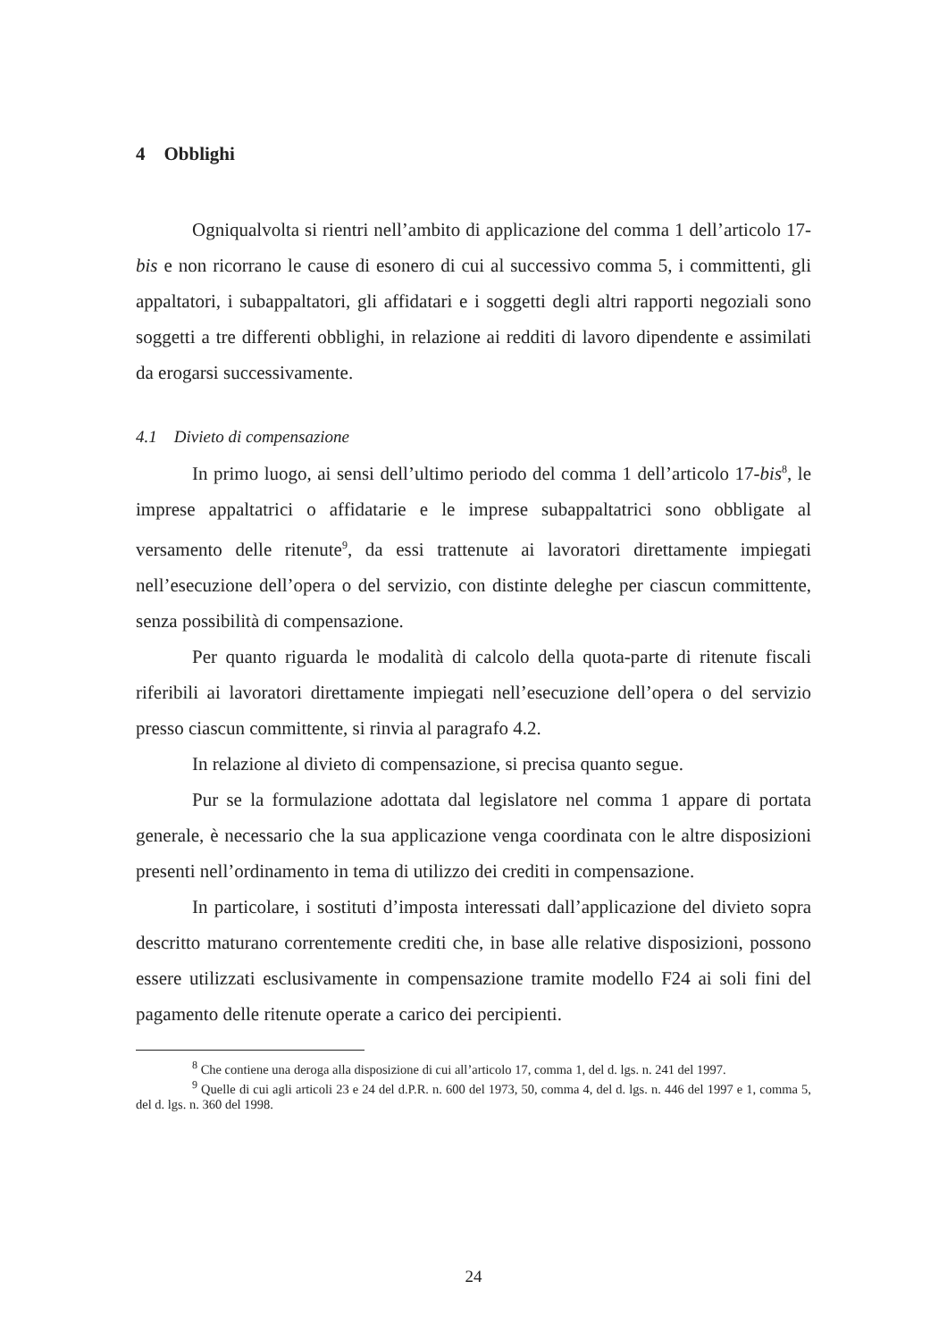4 Obblighi
Ogniqualvolta si rientri nell’ambito di applicazione del comma 1 dell’articolo 17-bis e non ricorrano le cause di esonero di cui al successivo comma 5, i committenti, gli appaltatori, i subappaltatori, gli affidatari e i soggetti degli altri rapporti negoziali sono soggetti a tre differenti obblighi, in relazione ai redditi di lavoro dipendente e assimilati da erogarsi successivamente.
4.1 Divieto di compensazione
In primo luogo, ai sensi dell’ultimo periodo del comma 1 dell’articolo 17-bis<sup>8</sup>, le imprese appaltatrici o affidatarie e le imprese subappaltatrici sono obbligate al versamento delle ritenute<sup>9</sup>, da essi trattenute ai lavoratori direttamente impiegati nell’esecuzione dell’opera o del servizio, con distinte deleghe per ciascun committente, senza possibilità di compensazione.
Per quanto riguarda le modalità di calcolo della quota-parte di ritenute fiscali riferibili ai lavoratori direttamente impiegati nell’esecuzione dell’opera o del servizio presso ciascun committente, si rinvia al paragrafo 4.2.
In relazione al divieto di compensazione, si precisa quanto segue.
Pur se la formulazione adottata dal legislatore nel comma 1 appare di portata generale, è necessario che la sua applicazione venga coordinata con le altre disposizioni presenti nell’ordinamento in tema di utilizzo dei crediti in compensazione.
In particolare, i sostituti d’imposta interessati dall’applicazione del divieto sopra descritto maturano correntemente crediti che, in base alle relative disposizioni, possono essere utilizzati esclusivamente in compensazione tramite modello F24 ai soli fini del pagamento delle ritenute operate a carico dei percipienti.
<sup>8</sup> Che contiene una deroga alla disposizione di cui all’articolo 17, comma 1, del d. lgs. n. 241 del 1997.
<sup>9</sup> Quelle di cui agli articoli 23 e 24 del d.P.R. n. 600 del 1973, 50, comma 4, del d. lgs. n. 446 del 1997 e 1, comma 5, del d. lgs. n. 360 del 1998.
24